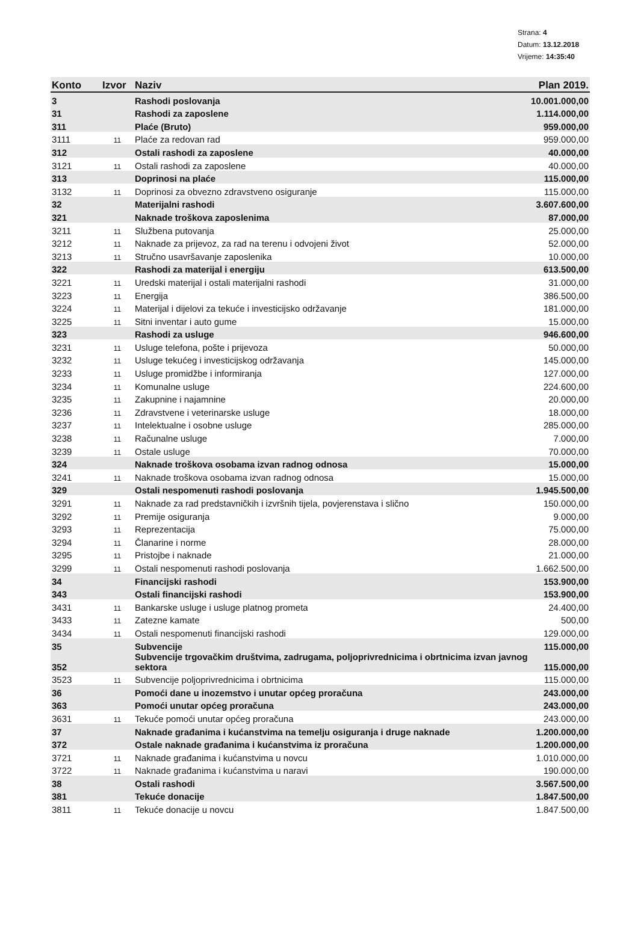Strana: 4
Datum: 13.12.2018
Vrijeme: 14:35:40
| Konto | Izvor | Naziv | Plan 2019. |
| --- | --- | --- | --- |
| 3 | | Rashodi poslovanja | 10.001.000,00 |
| 31 | | Rashodi za zaposlene | 1.114.000,00 |
| 311 | | Plaće (Bruto) | 959.000,00 |
| 3111 | 11 | Plaće za redovan rad | 959.000,00 |
| 312 | | Ostali rashodi za zaposlene | 40.000,00 |
| 3121 | 11 | Ostali rashodi za zaposlene | 40.000,00 |
| 313 | | Doprinosi na plaće | 115.000,00 |
| 3132 | 11 | Doprinosi za obvezno zdravstveno osiguranje | 115.000,00 |
| 32 | | Materijalni rashodi | 3.607.600,00 |
| 321 | | Naknade troškova zaposlenima | 87.000,00 |
| 3211 | 11 | Službena putovanja | 25.000,00 |
| 3212 | 11 | Naknade za prijevoz, za rad na terenu i odvojeni život | 52.000,00 |
| 3213 | 11 | Stručno usavršavanje zaposlenika | 10.000,00 |
| 322 | | Rashodi za materijal i energiju | 613.500,00 |
| 3221 | 11 | Uredski materijal i ostali materijalni rashodi | 31.000,00 |
| 3223 | 11 | Energija | 386.500,00 |
| 3224 | 11 | Materijal i dijelovi za tekuće i investicijsko održavanje | 181.000,00 |
| 3225 | 11 | Sitni inventar i auto gume | 15.000,00 |
| 323 | | Rashodi za usluge | 946.600,00 |
| 3231 | 11 | Usluge telefona, pošte i prijevoza | 50.000,00 |
| 3232 | 11 | Usluge tekućeg i investicijskog održavanja | 145.000,00 |
| 3233 | 11 | Usluge promidžbe i informiranja | 127.000,00 |
| 3234 | 11 | Komunalne usluge | 224.600,00 |
| 3235 | 11 | Zakupnine i najamnine | 20.000,00 |
| 3236 | 11 | Zdravstvene i veterinarske usluge | 18.000,00 |
| 3237 | 11 | Intelektualne i osobne usluge | 285.000,00 |
| 3238 | 11 | Računalne usluge | 7.000,00 |
| 3239 | 11 | Ostale usluge | 70.000,00 |
| 324 | | Naknade troškova osobama izvan radnog odnosa | 15.000,00 |
| 3241 | 11 | Naknade troškova osobama izvan radnog odnosa | 15.000,00 |
| 329 | | Ostali nespomenuti rashodi poslovanja | 1.945.500,00 |
| 3291 | 11 | Naknade za rad predstavničkih i izvršnih tijela, povjerenstava i slično | 150.000,00 |
| 3292 | 11 | Premije osiguranja | 9.000,00 |
| 3293 | 11 | Reprezentacija | 75.000,00 |
| 3294 | 11 | Članarine i norme | 28.000,00 |
| 3295 | 11 | Pristojbe i naknade | 21.000,00 |
| 3299 | 11 | Ostali nespomenuti rashodi poslovanja | 1.662.500,00 |
| 34 | | Financijski rashodi | 153.900,00 |
| 343 | | Ostali financijski rashodi | 153.900,00 |
| 3431 | 11 | Bankarske usluge i usluge platnog prometa | 24.400,00 |
| 3433 | 11 | Zatezne kamate | 500,00 |
| 3434 | 11 | Ostali nespomenuti financijski rashodi | 129.000,00 |
| 35 | | Subvencije | 115.000,00 |
| 352 | | Subvencije trgovačkim društvima, zadrugama, poljoprivrednicima i obrtnicima izvan javnog sektora | 115.000,00 |
| 3523 | 11 | Subvencije poljoprivrednicima i obrtnicima | 115.000,00 |
| 36 | | Pomoći dane u inozemstvo i unutar općeg proračuna | 243.000,00 |
| 363 | | Pomoći unutar općeg proračuna | 243.000,00 |
| 3631 | 11 | Tekuće pomoći unutar općeg proračuna | 243.000,00 |
| 37 | | Naknade građanima i kućanstvima na temelju osiguranja i druge naknade | 1.200.000,00 |
| 372 | | Ostale naknade građanima i kućanstvima iz proračuna | 1.200.000,00 |
| 3721 | 11 | Naknade građanima i kućanstvima u novcu | 1.010.000,00 |
| 3722 | 11 | Naknade građanima i kućanstvima u naravi | 190.000,00 |
| 38 | | Ostali rashodi | 3.567.500,00 |
| 381 | | Tekuće donacije | 1.847.500,00 |
| 3811 | 11 | Tekuće donacije u novcu | 1.847.500,00 |